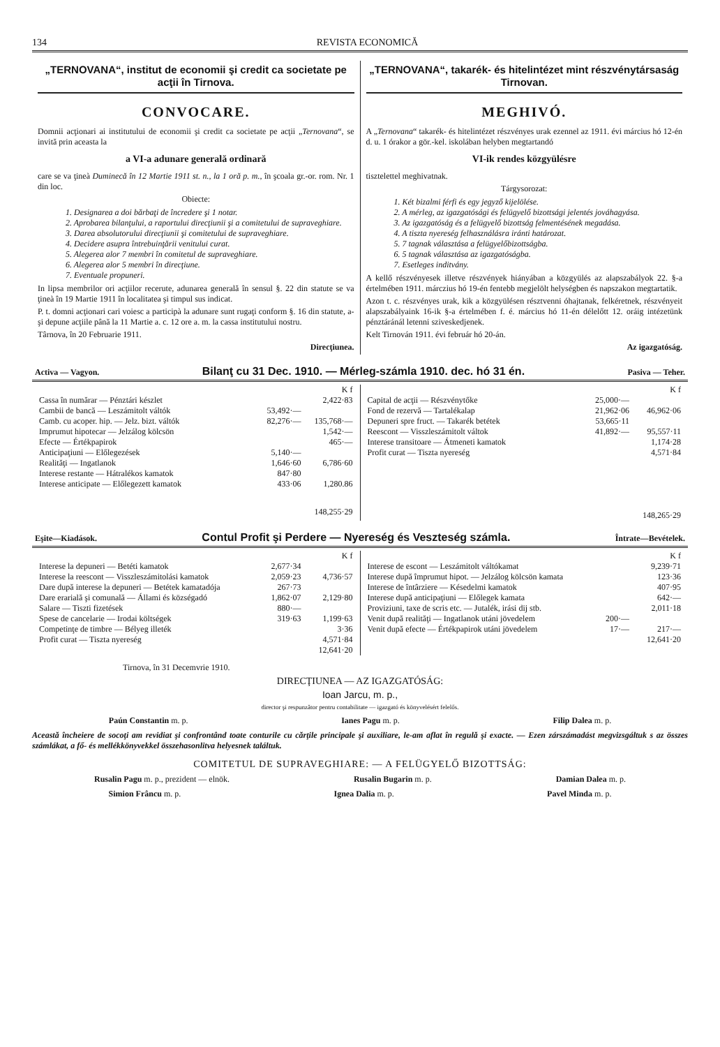134 REVISTA ECONOMICĂ
„TERNOVANA“, institut de economii şi credit ca societate pe acţii în Tirnova.
CONVOCARE.
Domnii acţionari ai institutului de economii şi credit ca societate pe acţii „Ternovana“, se invită prin aceasta la
a VI-a adunare generală ordinară
care se va ţineà Duminecă în 12 Martie 1911 st. n., la 1 oră p. m., în şcoala gr.-or. rom. Nr. 1 din loc.
Obiecte:
1. Designarea a doi bărbaţi de încredere şi 1 notar.
2. Aprobarea bilanţului, a raportului direcţiunii şi a comitetului de supraveghiare.
3. Darea absolutorului direcţiunii şi comitetului de supraveghiare.
4. Decidere asupra întrebuinţării venitului curat.
5. Alegerea alor 7 membri în comitetul de supraveghiare.
6. Alegerea alor 5 membri în direcţiune.
7. Eventuale propuneri.
In lipsa membrilor ori acţiilor recerute, adunarea generală în sensul §. 22 din statute se va ţineà în 19 Martie 1911 în localitatea şi timpul sus indicat.
P. t. domni acţionari cari voiesc a participà la adunare sunt rugaţi conform §. 16 din statute, a-şi depune acţiile până la 11 Martie a. c. 12 ore a. m. la cassa institutului nostru.
Târnova, în 20 Februarie 1911.
Direcţiunea.
„TERNOVANA“, takarék- és hitelintézet mint részvénytársaság Tirnovan.
MEGHIVÓ.
A „Ternovana“ takarék- és hitelintézet részvényes urak ezennel az 1911. évi március hó 12-én d. u. 1 órakor a gör.-kel. iskolában helyben megtartandó
VI-ik rendes közgyülésre
tisztelettel meghivatnak.
Tárgysorozat:
1. Két bizalmi férfi és egy jegyző kijelölése.
2. A mérleg, az igazgatósági és felügyelő bizottsági jelentés jováhagyása.
3. Az igazgatóság és a felügyelő bizottság felmentésének megadása.
4. A tiszta nyereség felhasználásra iránti határozat.
5. 7 tagnak választása a felügyelőbizottságba.
6. 5 tagnak választása az igazgatóságba.
7. Esetleges inditvány.
A kellő részvényesek illetve részvények hiányában a közgyülés az alapszabályok 22. §-a értelmében 1911. márczius hó 19-én fentebb megjelölt helységben és napszakon megtartatik.
Azon t. c. részvényes urak, kik a közgyülésen résztvenni óhajtanak, felkéretnek, részvényeit alapszabályaink 16-ik §-a értelmében f. é. március hó 11-én délelőtt 12. oráig intézetünk pénztáránál letenni sziveskedjenek.
Kelt Tirnován 1911. évi február hó 20-án.
Az igazgatóság.
Activa — Vagyon. Bilanţ cu 31 Dec. 1910. — Mérleg-számla 1910. dec. hó 31 én. Pasiva — Teher.
| | | K f |
| --- | --- | --- |
| Cassa în numărar — Pénztári készlet | | 2,422·83 |
| Cambii de bancă — Leszámitolt váltók | 53,492·— | |
| Camb. cu acoper. hip. — Jelz. bizt. váltók | 82,276·— | 135,768·— |
| Imprumut hipotecar — Jelzálog kölcsön | | 1,542·— |
| Efecte — Értékpapirok | | 465·— |
| Anticipaţiuni — Előlegezések | 5,140·— | |
| Realităţi — Ingatlanok | 1,646·60 | 6,786·60 |
| Interese restante — Hátralékos kamatok | 847·80 | |
| Interese anticipate — Előlegezett kamatok | 433·06 | 1,280.86 |
| | | 148,255·29 |
| | | K f |
| --- | --- | --- |
| Capital de acţii — Részvénytőke | 25,000·— | |
| Fond de rezervă — Tartalékalap | 21,962·06 | 46,962·06 |
| Depuneri spre fruct. — Takarék betétek | 53,665·11 | |
| Reescont — Visszleszámitolt váltok | 41,892·— | 95,557·11 |
| Interese transitoare — Átmeneti kamatok | | 1,174·28 |
| Profit curat — Tiszta nyereség | | 4,571·84 |
| | | 148,265·29 |
Eşite—Kiadások. Contul Profit şi Perdere — Nyereség és Veszteség számla. Întrate—Bevételek.
| | | K f |
| --- | --- | --- |
| Interese la depuneri — Betéti kamatok | 2,677·34 | |
| Interese la reescont — Visszleszámitolási kamatok | 2,059·23 | 4,736·57 |
| Dare după interese la depuneri — Betétek kamatadója | 267·73 | |
| Dare erarială şi comunală — Állami és községadó | 1,862·07 | 2,129·80 |
| Salare — Tiszti fizetések | 880·— | |
| Spese de cancelarie — Irodai költségek | 319·63 | 1,199·63 |
| Competinţe de timbre — Bélyeg illeték | | 3·36 |
| Profit curat — Tiszta nyereség | | 4,571·84 |
| | | 12,641·20 |
| | | K f |
| --- | --- | --- |
| Interese de escont — Leszámitolt váltókamat | | 9,239·71 |
| Interese după împrumut hipot. — Jelzálog kölcsön kamata | | 123·36 |
| Interese de întârziere — Késedelmi kamatok | | 407·95 |
| Interese după anticipaţiuni — Előlegek kamata | | 642·— |
| Proviziuni, taxe de scris etc. — Jutalék, irási dij stb. | | 2,011·18 |
| Venit după realităţi — Ingatlanok utáni jövedelem | 200·— | |
| Venit după efecte — Értékpapirok utáni jövedelem | 17·— | 217·— |
| | | 12,641·20 |
Tirnova, în 31 Decemvrie 1910.
DIRECŢIUNEA — AZ IGAZGATÓSÁG:
Ioan Jarcu, m. p.,
director şi respunzător pentru contabilitate — igazgató és könyvelésért felelős.
Paún Constantin m. p. Ianes Pagu m. p. Filip Dalea m. p.
Această încheiere de socoţi am revidiat şi confrontând toate conturile cu cărţile principale şi auxiliare, le-am aflat în regulă şi exacte. — Ezen zárszámadást megvizsgáltuk s az összes számlákat, a fő- és mellékkönyvekkel összehasonlitva helyesnek találtuk.
COMITETUL DE SUPRAVEGHIARE: — A FELÜGYELŐ BIZOTTSÁG:
Rusalin Pagu m. p., prezident — elnök. Rusalin Bugarin m. p. Damian Dalea m. p.
Simion Frâncu m. p. Ignea Dalia m. p. Pavel Minda m. p.